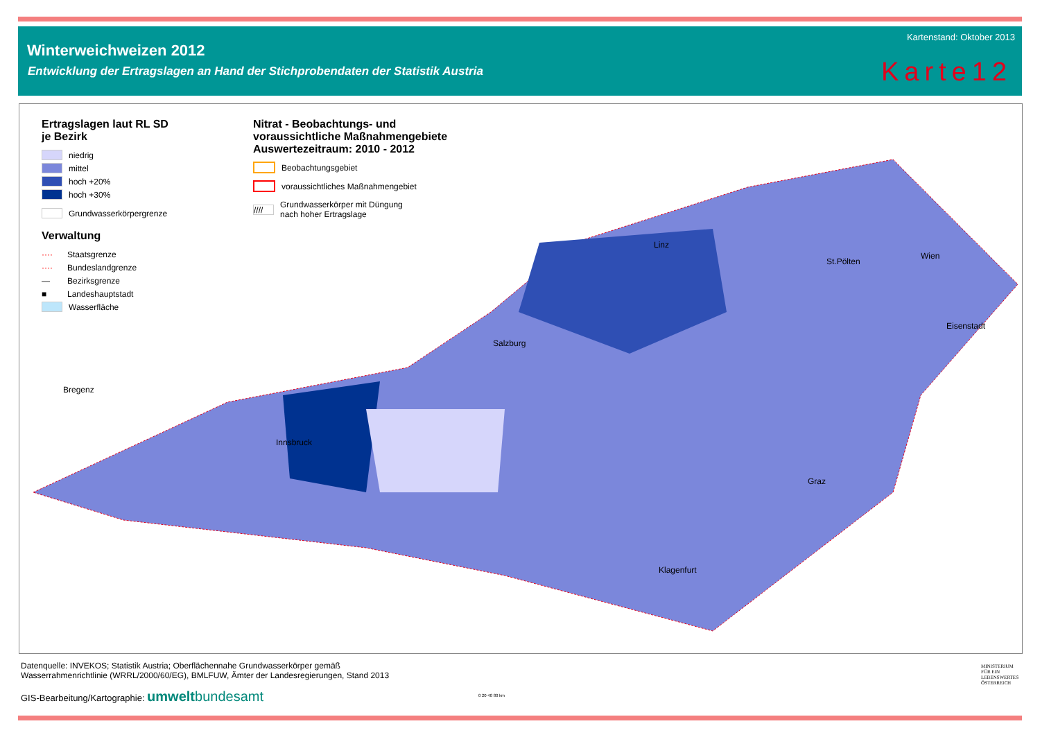Winterweichweizen 2012
Entwicklung der Ertragslagen an Hand der Stichprobendaten der Statistik Austria
Kartenstand: Oktober 2013
Karte12
Ertragslagen laut RL SD
je Bezirk
niedrig
mittel
hoch +20%
hoch +30%
Grundwasserkörpergrenze
Verwaltung
···· Staatsgrenze
···· Bundeslandgrenze
— Bezirksgrenze
■ Landeshauptstadt
Wasserfläche
Nitrat - Beobachtungs- und
voraussichtliche Maßnahmengebiete
Auswertezeitraum: 2010 - 2012
Beobachtungsgebiet
voraussichtliches Maßnahmengebiet
//// Grundwasserkörper mit Düngung
nach hoher Ertragslage
Linz
St.Pölten
Wien
Eisenstadt
Salzburg
Bregenz
Innsbruck
Graz
Klagenfurt
Datenquelle: INVEKOS; Statistik Austria; Oberflächennahe Grundwasserkörper gemäß
Wasserrahmenrichtlinie (WRRL/2000/60/EG), BMLFUW, Ämter der Landesregierungen, Stand 2013
GIS-Bearbeitung/Kartographie: umweltbundesamt
0 20 40 80 km
MINISTERIUM
FÜR EIN
LEBENSWERTES
ÖSTERREICH